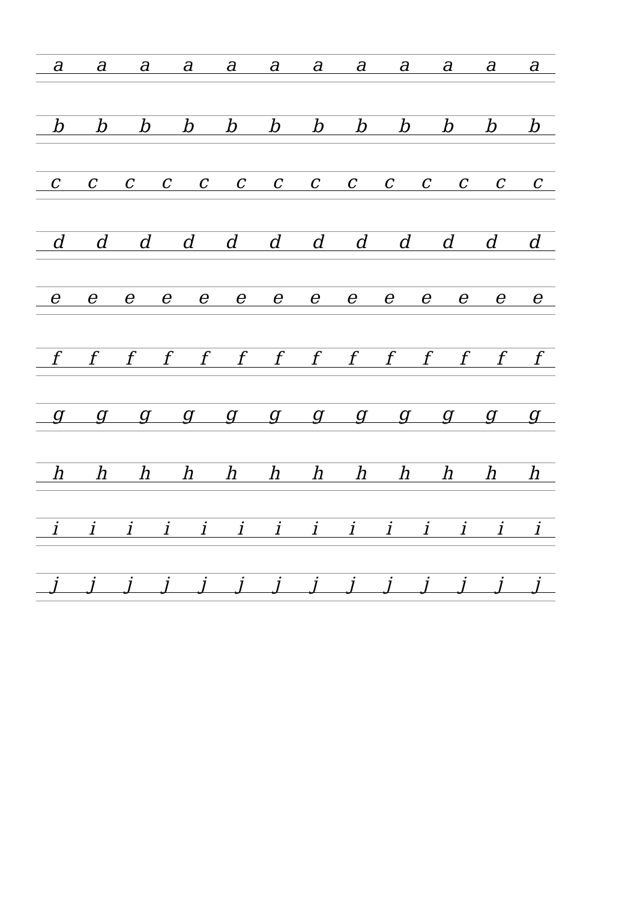a a a a a a a a a a a a
b b b b b b b b b b b b
c c c c c c c c c c c c c c
d d d d d d d d d d d d
e e e e e e e e e e e e e e
f f f f f f f f f f f f f f
g g g g g g g g g g g g
h h h h h h h h h h h h
i i i i i i i i i i i i i i
j j j j j j j j j j j j j j